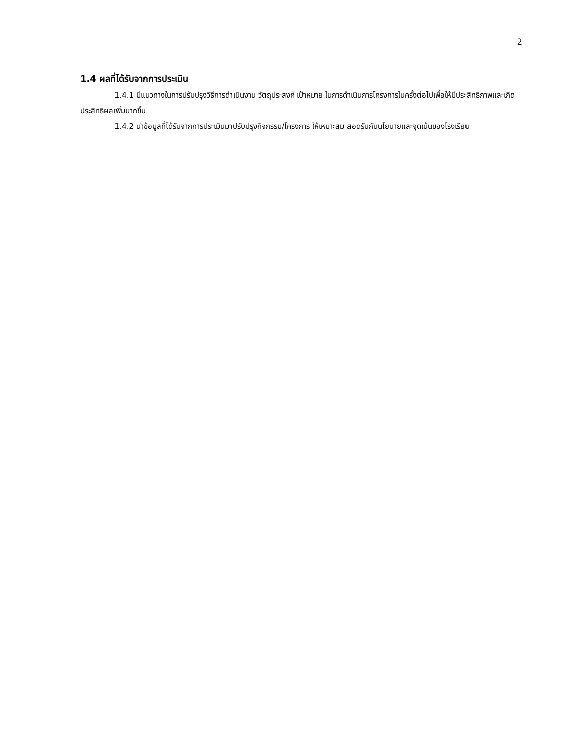2
1.4 ผลที่ได้รับจากการประเมิน
1.4.1 มีแนวทางในการปรับปรุงวิธีการดำเนินงาน วัตถุประสงค์ เป้าหมาย ในการดำเนินการโครงการในครั้งต่อไปเพื่อให้มีประสิทธิภาพและเกิดประสิทธิผลเพิ่มมากขึ้น
1.4.2 นำข้อมูลที่ได้รับจากการประเมินมาปรับปรุงกิจกรรม/โครงการ ให้เหมาะสม สอดรับกับนโยบายและจุดเน้นของโรงเรียน